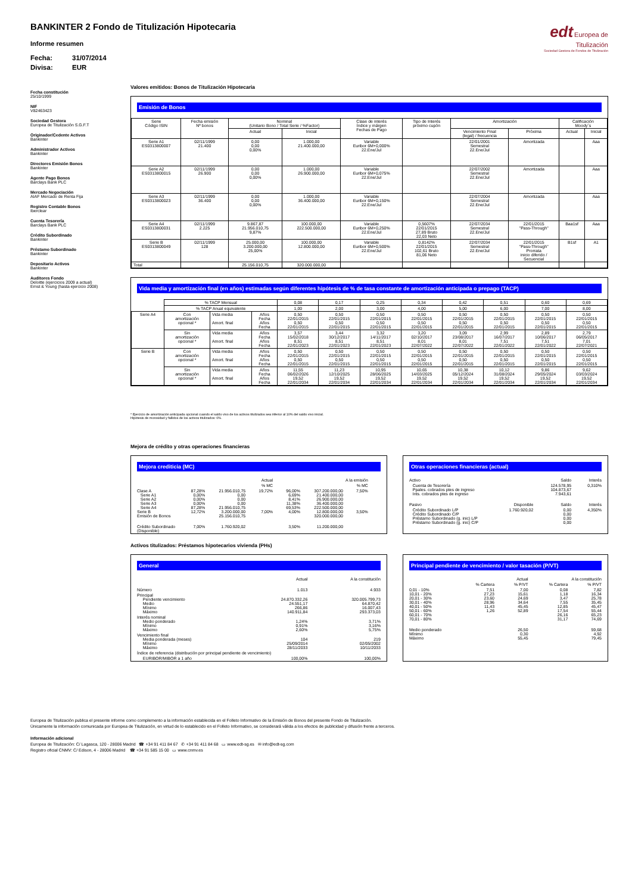BANKINTER 2 Fondo de Titulización Hipotecaria
Informe resumen
Fecha: 31/07/2014
Divisa: EUR
edt Europea de
Titulización
Sociedad Gestora de Fondos de Titulización
Fecha constitución
25/10/1999
NIF
V82463423
Sociedad Gestora
Europea de Titulización S.G.F.T
Originador/Cedente Activos
Bankinter
Administrador Activos
Bankinter
Directores Emisión Bonos
Bankinter
Agente Pago Bonos
Barclays Bank PLC
Mercado Negociación
AIAF Mercado de Renta Fija
Registro Contable Bonos
Iberclear
Cuenta Tesorería
Barclays Bank PLC
Crédito Subordinado
Bankinter
Préstamo Subordinado
Bankinter
Depositario Activos
Bankinter
Auditores Fondo
Deloitte (ejercicios 2009 a actual)
Ernst & Young (hasta ejercicio 2008)
Valores emitidos: Bonos de Titulización Hipotecaria
Emisión de Bonos
| Serie Código ISIN | Fecha emisión Nº bonos | Nominal (Unitario Bono / Total Serie / %Factor) | | Clase de interés Índice y márgen Fechas de Pago | Tipo de Interés próximo cupón | Amortización | | Calificación Moody´s | |
| --- | --- | --- | --- | --- | --- | --- | --- | --- | --- |
| | | Actual | Inicial | | | Vencimiento Final (legal) / frecuencia | Próxima | Actual | Inicial |
| Serie A1 ES0313800007 | 02/11/1999 21.400 | 0,00 0,00 0,00% | 1.000,00 21.400.000,00 | Variable Euribor 6M+0,000% 22.Ene/Jul | | 22/01/2001 Semestral 22.Ene/Jul | Amortizada | | Aaa |
| Serie A2 ES0313800015 | 02/11/1999 26.900 | 0,00 0,00 0,00% | 1.000,00 26.900.000,00 | Variable Euribor 6M+0,075% 22.Ene/Jul | | 22/07/2002 Semestral 22.Ene/Jul | Amortizada | | Aaa |
| Serie A3 ES0313800023 | 02/11/1999 36.400 | 0,00 0,00 0,00% | 1.000,00 36.400.000,00 | Variable Euribor 6M+0,150% 22.Ene/Jul | | 22/07/2004 Semestral 22.Ene/Jul | Amortizada | | Aaa |
| Serie A4 ES0313800031 | 02/11/1999 2.225 | 9.867,87 21.956.010,75 9,87% | 100.000,00 222.500.000,00 | Variable Euribor 6M+0,250% 22.Ene/Jul | 0,5607% 22/01/2015 27,89 Bruto 22,03 Neto | 22/07/2034 Semestral 22.Ene/Jul | 22/01/2015 "Pass-Through" | Baa1sf | Aaa |
| Serie B ES0313800049 | 02/11/1999 128 | 25.000,00 3.200.000,00 25,00% | 100.000,00 12.800.000,00 | Variable Euribor 6M+0,500% 22.Ene/Jul | 0,8142% 22/01/2015 102,61 Bruto 81,06 Neto | 22/07/2034 Semestral 22.Ene/Jul | 22/01/2015 "Pass-Through" Prorrata inicio diferido / Secuencial | B1sf | A1 |
| Total | | 25.156.010,75 | 320.000.000,00 | | | | | | |
Vida media y amortización final (en años) estimadas según diferentes hipótesis de % de tasa constante de amortización anticipada o prepago (TACP)
| | % TACP Mensual | | | 0,08 | 0,17 | 0,25 | 0,34 | 0,42 | 0,51 | 0,60 | 0,69 |
| | % TACP Anual equivalente | | | 1,00 | 2,00 | 3,00 | 4,00 | 5,00 | 6,00 | 7,00 | 8,00 |
| Serie A4 | Con amortización opcional * | Vida media Amort. final | Años Fecha Años Fecha | 0,50 22/01/2015 0,50 22/01/2015 | 0,50 22/01/2015 0,50 22/01/2015 | 0,50 22/01/2015 0,50 22/01/2015 | 0,50 22/01/2015 0,50 22/01/2015 | 0,50 22/01/2015 0,50 22/01/2015 | 0,50 22/01/2015 0,50 22/01/2015 | 0,50 22/01/2015 0,50 22/01/2015 | 0,50 22/01/2015 0,50 22/01/2015 |
| | Sin amortización opcional * | Vida media Amort. final | Años Fecha Años Fecha | 3,57 15/02/2018 8,51 22/01/2023 | 3,44 30/12/2017 8,51 22/01/2023 | 3,32 14/11/2017 8,51 22/01/2023 | 3,20 02/10/2017 8,01 22/07/2022 | 3,09 23/08/2017 8,01 22/07/2022 | 2,99 16/07/2017 7,51 22/01/2022 | 2,89 10/06/2017 7,51 22/01/2022 | 2,79 06/05/2017 7,01 22/07/2021 |
| Serie B | Con amortización opcional * | Vida media Amort. final | Años Fecha Años Fecha | 0,50 22/01/2015 0,50 22/01/2015 | 0,50 22/01/2015 0,50 22/01/2015 | 0,50 22/01/2015 0,50 22/01/2015 | 0,50 22/01/2015 0,50 22/01/2015 | 0,50 22/01/2015 0,50 22/01/2015 | 0,50 22/01/2015 0,50 22/01/2015 | 0,50 22/01/2015 0,50 22/01/2015 | 0,50 22/01/2015 0,50 22/01/2015 |
| | Sin amortización opcional * | Vida media Amort. final | Años Fecha Años Fecha | 11,55 06/02/2026 19,52 22/01/2034 | 11,23 12/10/2025 19,52 22/01/2034 | 10,95 28/06/2025 19,52 22/01/2034 | 10,65 14/03/2025 19,52 22/01/2034 | 10,38 05/12/2024 19,52 22/01/2034 | 10,12 31/08/2024 19,52 22/01/2034 | 9,86 29/05/2024 19,52 22/01/2034 | 9,62 03/03/2024 19,52 22/01/2034 |
* Ejercicio de amortización anticipada opcional cuando el saldo vivo de los activos titulizados sea inferior al 10% del saldo vivo inicial.
Hipótesis de morosidad y fallidos de los activos titulizados: 0%.
Mejora de crédito y otras operaciones financieras
Mejora crediticia (MC)
| | | Actual | | | A la emisión | | |
| | | | % MC | | | % MC | |
| Clase A Serie A1 Serie A2 Serie A3 Serie A4 Serie B Emisión de Bonos | 87,28% 0,00% 0,00% 0,00% 87,28% 12,72% | 21.956.010,75 0,00 0,00 0,00 21.956.010,75 3.200.000,00 25.156.010,75 | 19,72% 7,00% | 96,00% 6,69% 8,41% 11,38% 69,53% 4,00% | 307.200.000,00 21.400.000,00 26.900.000,00 36.400.000,00 222.500.000,00 12.800.000,00 320.000.000,00 | 7,50% 3,50% | |
| Crédito Subordinado (Disponible) | 7,00% | 1.760.920,02 | | 3,50% | 11.200.000,00 | | |
Otras operaciones financieras (actual)
| Activo | | Saldo | Interés |
| Cuenta de Tesorería Ppales. cobrados ptes de ingreso Ints. cobrados ptes de ingreso | | 124.578,95 104.873,67 7.943,61 | 0,310% |
| Pasivo | Disponible | Saldo | Interés |
| Crédito Subordinado L/P Crédito Subordinado C/P Préstamo Subordinado (g. inic) L/P Préstamo Subordinado (g. inic) C/P | 1.760.920,02 | 0,00 0,00 0,00 0,00 | 4,350% |
Activos titulizados: Préstamos hipotecarios vivienda (PHs)
General
| | Actual | A la constitución |
| Número | 1.013 | 4.933 |
| Principal Pendiente vencimiento Medio Mínimo Máximo | 24.870.332,26 24.551,17 266,86 140.911,84 | 320.005.799,73 64.870,42 16.007,43 293.373,03 |
| Interés nominal Medio ponderado Mínimo Máximo | 1,24% 0,91% 2,60% | 3,71% 3,16% 5,75% |
| Vencimiento final Media ponderada (meses) Mínimo Máximo | 104 25/09/2014 28/11/2033 | 219 02/05/2002 10/11/2033 |
| Índice de referencia (distribución por principal pendiente de vencimiento) | | |
| EURIBOR/MIBOR a 1 año | 100,00% | 100,00% |
Principal pendiente de vencimiento / valor tasación (P/VT)
| | Actual | | A la constitución | |
| | % Cartera | % P/VT | % Cartera | % P/VT |
| 0,01 - 10% 10,01 - 20% 20,01 - 30% 30,01 - 40% 40,01 - 50% 50,01 - 60% 60,01 - 70% 70,01 - 80% | 7,51 27,23 23,60 28,96 11,43 1,26 | 7,00 15,61 24,69 34,64 45,45 52,89 | 0,08 1,18 3,47 7,55 12,85 17,54 26,16 31,17 | 7,82 16,34 25,78 35,45 45,47 55,44 65,23 74,69 |
| Medio ponderado Mínimo Máximo | | 26,50 0,30 55,45 | | 59,68 4,92 79,45 |
Europea de Titulización publica el presente informe como complemento a la información establecida en el Folleto Informativo de la Emisión de Bonos del presente Fondo de Titulización.
Únicamente la información comunicada por Europea de Titulización, en virtud de lo establecido en el Folleto Informativo, se considerará válida a los efectos de publicidad y difusión frente a terceros.
Información adicional
Europea de Titulización: C/ Lagasca, 120 - 28006 Madrid ☎ +34 91 411 84 67 ✆ +34 91 411 84 68 ▭ www.edt-sg.es ✉ info@edt-sg.com
Registro oficial CNMV: C/ Edison, 4 - 28006 Madrid ☎ +34 91 585 15 00 ▭ www.cnmv.es